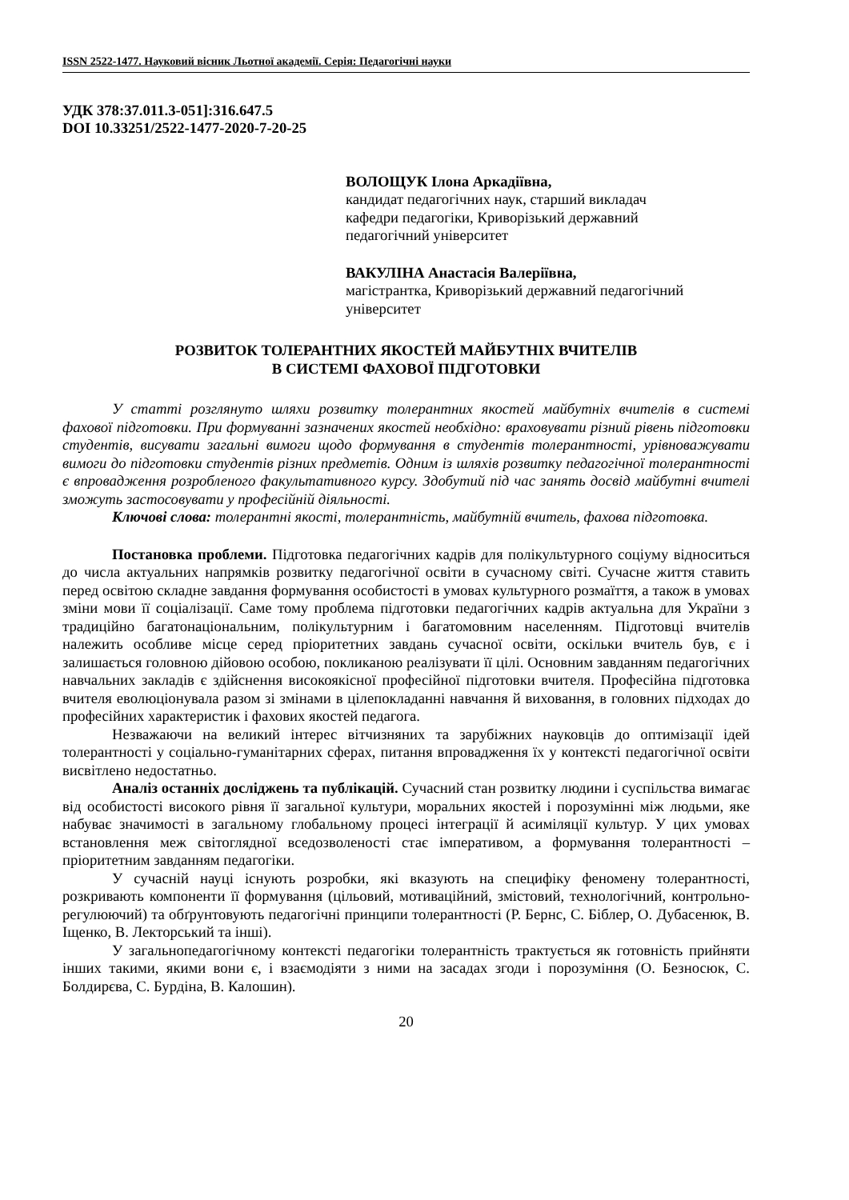ISSN 2522-1477. Науковий вісник Льотної академії. Серія: Педагогічні науки
УДК 378:37.011.3-051]:316.647.5
DOI 10.33251/2522-1477-2020-7-20-25
ВОЛОЩУК Ілона Аркадіївна,
кандидат педагогічних наук, старший викладач
кафедри педагогіки, Криворізький державний
педагогічний університет
ВАКУЛІНА Анастасія Валеріївна,
магістрантка, Криворізький державний педагогічний
університет
РОЗВИТОК ТОЛЕРАНТНИХ ЯКОСТЕЙ МАЙБУТНІХ ВЧИТЕЛІВ
В СИСТЕМІ ФАХОВОЇ ПІДГОТОВКИ
У статті розглянуто шляхи розвитку толерантних якостей майбутніх вчителів в системі фахової підготовки. При формуванні зазначених якостей необхідно: враховувати різний рівень підготовки студентів, висувати загальні вимоги щодо формування в студентів толерантності, урівноважувати вимоги до підготовки студентів різних предметів. Одним із шляхів розвитку педагогічної толерантності є впровадження розробленого факультативного курсу. Здобутий під час занять досвід майбутні вчителі зможуть застосовувати у професійній діяльності.
Ключові слова: толерантні якості, толерантність, майбутній вчитель, фахова підготовка.
Постановка проблеми. Підготовка педагогічних кадрів для полікультурного соціуму відноситься до числа актуальних напрямків розвитку педагогічної освіти в сучасному світі. Сучасне життя ставить перед освітою складне завдання формування особистості в умовах культурного розмаїття, а також в умовах зміни мови її соціалізації. Саме тому проблема підготовки педагогічних кадрів актуальна для України з традиційно багатонаціональним, полікультурним і багатомовним населенням. Підготовці вчителів належить особливе місце серед пріоритетних завдань сучасної освіти, оскільки вчитель був, є і залишається головною дійовою особою, покликаною реалізувати її цілі. Основним завданням педагогічних навчальних закладів є здійснення високоякісної професійної підготовки вчителя. Професійна підготовка вчителя еволюціонувала разом зі змінами в цілепокладанні навчання й виховання, в головних підходах до професійних характеристик і фахових якостей педагога.
Незважаючи на великий інтерес вітчизняних та зарубіжних науковців до оптимізації ідей толерантності у соціально-гуманітарних сферах, питання впровадження їх у контексті педагогічної освіти висвітлено недостатньо.
Аналіз останніх досліджень та публікацій. Сучасний стан розвитку людини і суспільства вимагає від особистості високого рівня її загальної культури, моральних якостей і порозумінні між людьми, яке набуває значимості в загальному глобальному процесі інтеграції й асиміляції культур. У цих умовах встановлення меж світоглядної вседозволеності стає імперативом, а формування толерантності – пріоритетним завданням педагогіки.
У сучасній науці існують розробки, які вказують на специфіку феномену толерантності, розкривають компоненти її формування (цільовий, мотиваційний, змістовий, технологічний, контрольно-регулюючий) та обґрунтовують педагогічні принципи толерантності (Р. Бернс, С. Біблер, О. Дубасенюк, В. Іщенко, В. Лекторський та інші).
У загальнопедагогічному контексті педагогіки толерантність трактується як готовність прийняти інших такими, якими вони є, і взаємодіяти з ними на засадах згоди і порозуміння (О. Безносюк, С. Болдирєва, С. Бурдіна, В. Калошин).
20